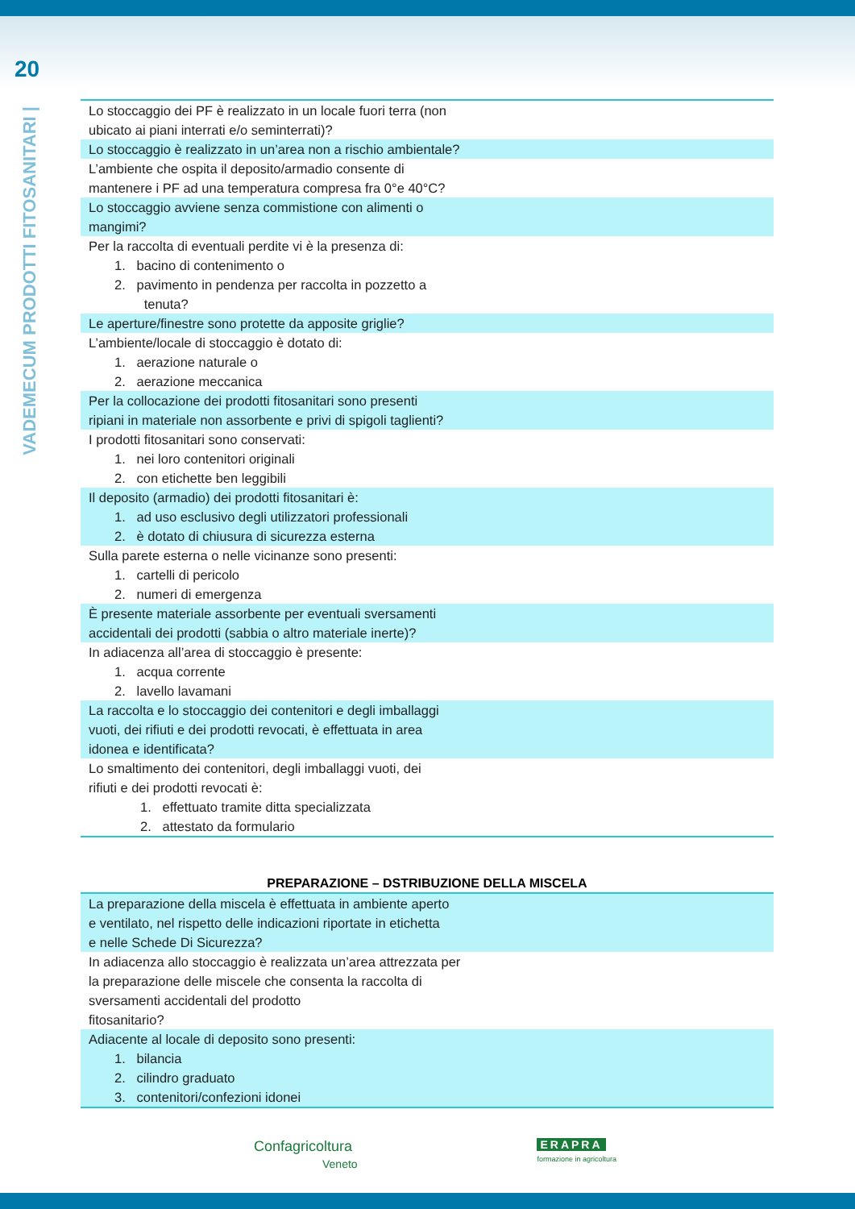20
VADEMECUM PRODOTTI FITOSANITARI |
| Lo stoccaggio dei PF è realizzato in un locale fuori terra (non ubicato ai piani interrati e/o seminterrati)? |
| Lo stoccaggio è realizzato in un’area non a rischio ambientale? |
| L’ambiente che ospita il deposito/armadio consente di mantenere i PF ad una temperatura compresa fra 0°e 40°C? |
| Lo stoccaggio avviene senza commistione con alimenti o mangimi? |
| Per la raccolta di eventuali perdite vi è la presenza di: 1. bacino di contenimento o 2. pavimento in pendenza per raccolta in pozzetto a tenuta? |
| Le aperture/finestre sono protette da apposite griglie? |
| L’ambiente/locale di stoccaggio è dotato di: 1. aerazione naturale o 2. aerazione meccanica |
| Per la collocazione dei prodotti fitosanitari sono presenti ripiani in materiale non assorbente e privi di spigoli taglienti? |
| I prodotti fitosanitari sono conservati: 1. nei loro contenitori originali 2. con etichette ben leggibili |
| Il deposito (armadio) dei prodotti fitosanitari è: 1. ad uso esclusivo degli utilizzatori professionali 2. è dotato di chiusura di sicurezza esterna |
| Sulla parete esterna o nelle vicinanze sono presenti: 1. cartelli di pericolo 2. numeri di emergenza |
| È presente materiale assorbente per eventuali sversamenti accidentali dei prodotti (sabbia o altro materiale inerte)? |
| In adiacenza all’area di stoccaggio è presente: 1. acqua corrente 2. lavello lavamani |
| La raccolta e lo stoccaggio dei contenitori e degli imballaggi vuoti, dei rifiuti e dei prodotti revocati, è effettuata in area idonea e identificata? |
| Lo smaltimento dei contenitori, degli imballaggi vuoti, dei rifiuti e dei prodotti revocati è: 1. effettuato tramite ditta specializzata 2. attestato da formulario |
PREPARAZIONE – DSTRIBUZIONE DELLA MISCELA
| La preparazione della miscela è effettuata in ambiente aperto e ventilato, nel rispetto delle indicazioni riportate in etichetta e nelle Schede Di Sicurezza? |
| In adiacenza allo stoccaggio è realizzata un’area attrezzata per la preparazione delle miscele che consenta la raccolta di sversamenti accidentali del prodotto fitosanitario? |
| Adiacente al locale di deposito sono presenti: 1. bilancia 2. cilindro graduato 3. contenitori/confezioni idonei |
Confagricoltura
Veneto
ERAPRA
formazione in agricoltura